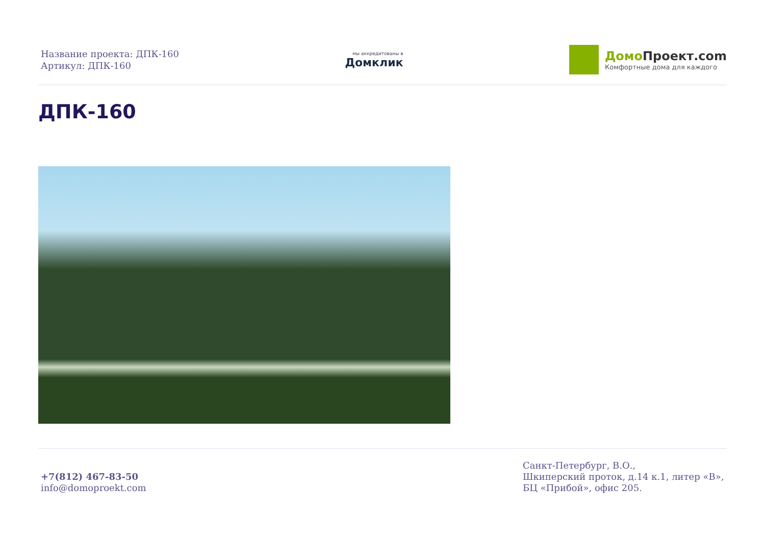Название проекта: ДПК-160
Артикул: ДПК-160
мы аккредитованы в
Домклик
Домо Проект.com
Комфортные дома для каждого
ДПК-160
+7(812) 467-83-50
info@domoproekt.com
Санкт-Петербург, В.О.,
Шкиперский проток, д.14 к.1, литер «В»,
БЦ «Прибой», офис 205.